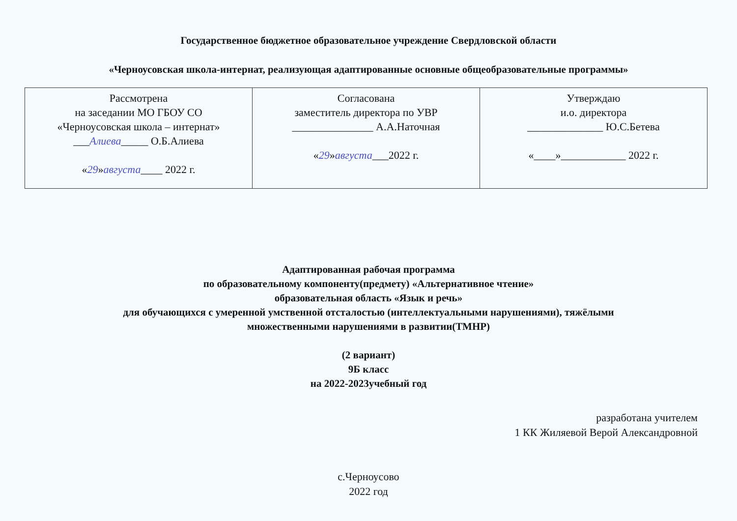Государственное бюджетное образовательное учреждение Свердловской области
«Черноусовская школа-интернат, реализующая адаптированные основные общеобразовательные программы»
| Рассмотрена на заседании МО ГБОУ СО «Черноусовская школа – интернат» ___ Алиева _____ О.Б.Алиева « 29 » августа ____ 2022 г. | Согласована заместитель директора по УВР _______________ А.А.Наточная « 29 » августа ___2022 г. | Утверждаю и.о. директора ______________ Ю.С.Бетева «____»____________ 2022 г. |
Адаптированная рабочая программа
по образовательному компоненту(предмету) «Альтернативное чтение»
образовательная область «Язык и речь»
для обучающихся с умеренной умственной отсталостью (интеллектуальными нарушениями), тяжёлыми
множественными нарушениями в развитии(ТМНР)
(2 вариант)
9Б класс
на 2022-2023учебный год
разработана учителем
1 КК Жиляевой Верой Александровной
с.Черноусово
2022 год